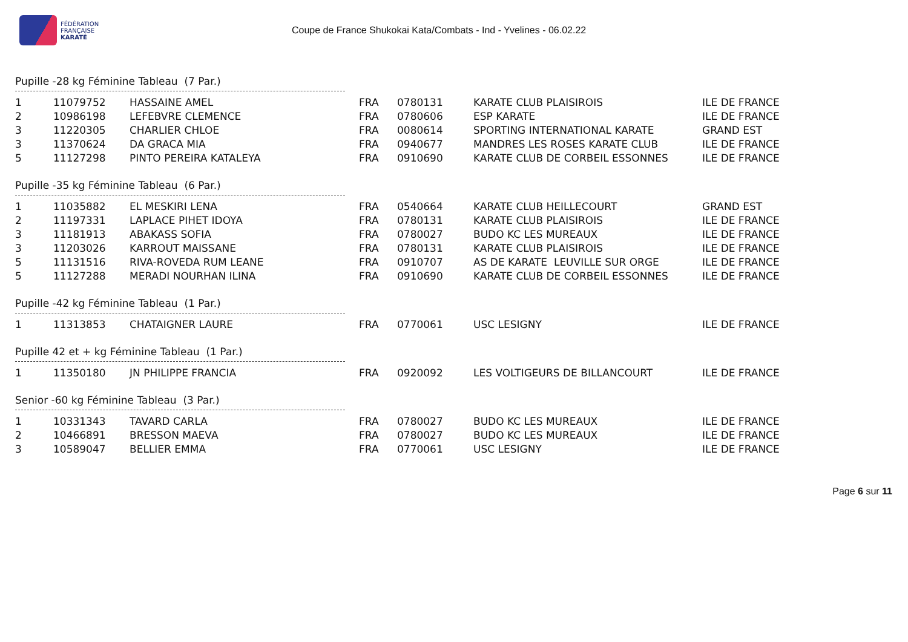FÉDÉRATION
FRANÇAISE
KARATÉ
Coupe de France Shukokai Kata/Combats - Ind - Yvelines - 06.02.22
Pupille -28 kg Féminine Tableau (7 Par.)
| 1 | 11079752 | HASSAINE AMEL | FRA | 0780131 | KARATE CLUB PLAISIROIS | ILE DE FRANCE |
| 2 | 10986198 | LEFEBVRE CLEMENCE | FRA | 0780606 | ESP KARATE | ILE DE FRANCE |
| 3 | 11220305 | CHARLIER CHLOE | FRA | 0080614 | SPORTING INTERNATIONAL KARATE | GRAND EST |
| 3 | 11370624 | DA GRACA MIA | FRA | 0940677 | MANDRES LES ROSES KARATE CLUB | ILE DE FRANCE |
| 5 | 11127298 | PINTO PEREIRA KATALEYA | FRA | 0910690 | KARATE CLUB DE CORBEIL ESSONNES | ILE DE FRANCE |
Pupille -35 kg Féminine Tableau (6 Par.)
| 1 | 11035882 | EL MESKIRI LENA | FRA | 0540664 | KARATE CLUB HEILLECOURT | GRAND EST |
| 2 | 11197331 | LAPLACE PIHET IDOYA | FRA | 0780131 | KARATE CLUB PLAISIROIS | ILE DE FRANCE |
| 3 | 11181913 | ABAKASS SOFIA | FRA | 0780027 | BUDO KC LES MUREAUX | ILE DE FRANCE |
| 3 | 11203026 | KARROUT MAISSANE | FRA | 0780131 | KARATE CLUB PLAISIROIS | ILE DE FRANCE |
| 5 | 11131516 | RIVA-ROVEDA RUM LEANE | FRA | 0910707 | AS DE KARATE LEUVILLE SUR ORGE | ILE DE FRANCE |
| 5 | 11127288 | MERADI NOURHAN ILINA | FRA | 0910690 | KARATE CLUB DE CORBEIL ESSONNES | ILE DE FRANCE |
Pupille -42 kg Féminine Tableau (1 Par.)
| 1 | 11313853 | CHATAIGNER LAURE | FRA | 0770061 | USC LESIGNY | ILE DE FRANCE |
Pupille 42 et + kg Féminine Tableau (1 Par.)
| 1 | 11350180 | JN PHILIPPE FRANCIA | FRA | 0920092 | LES VOLTIGEURS DE BILLANCOURT | ILE DE FRANCE |
Senior -60 kg Féminine Tableau (3 Par.)
| 1 | 10331343 | TAVARD CARLA | FRA | 0780027 | BUDO KC LES MUREAUX | ILE DE FRANCE |
| 2 | 10466891 | BRESSON MAEVA | FRA | 0780027 | BUDO KC LES MUREAUX | ILE DE FRANCE |
| 3 | 10589047 | BELLIER EMMA | FRA | 0770061 | USC LESIGNY | ILE DE FRANCE |
Page 6 sur 11